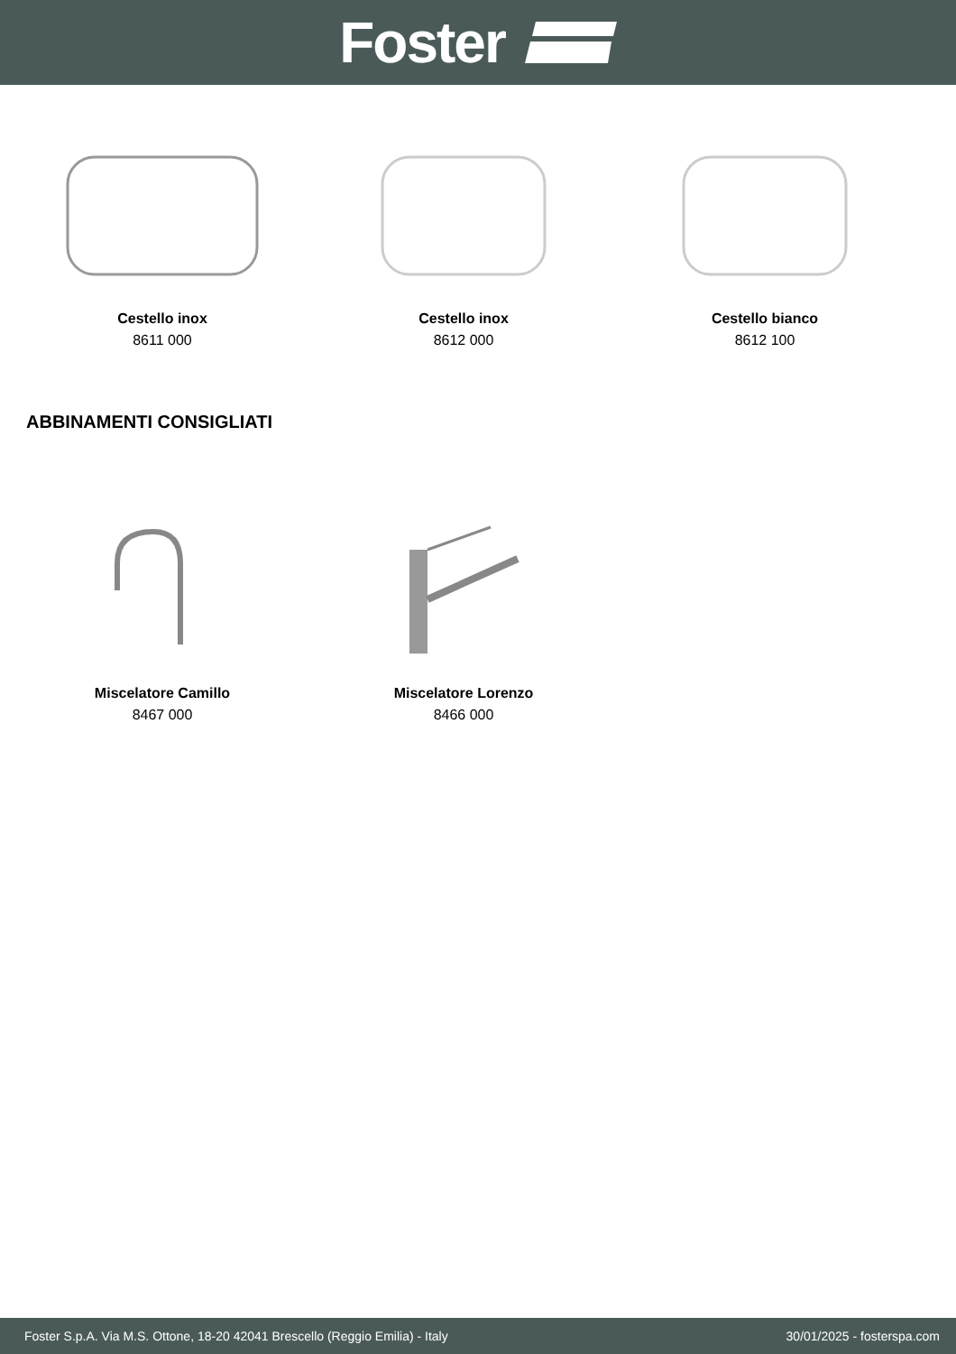Foster
Cestello inox
8611 000
Cestello inox
8612 000
Cestello bianco
8612 100
ABBINAMENTI CONSIGLIATI
Miscelatore Camillo
8467 000
Miscelatore Lorenzo
8466 000
Foster S.p.A. Via M.S. Ottone, 18-20 42041 Brescello (Reggio Emilia) - Italy 30/01/2025 - fosterspa.com